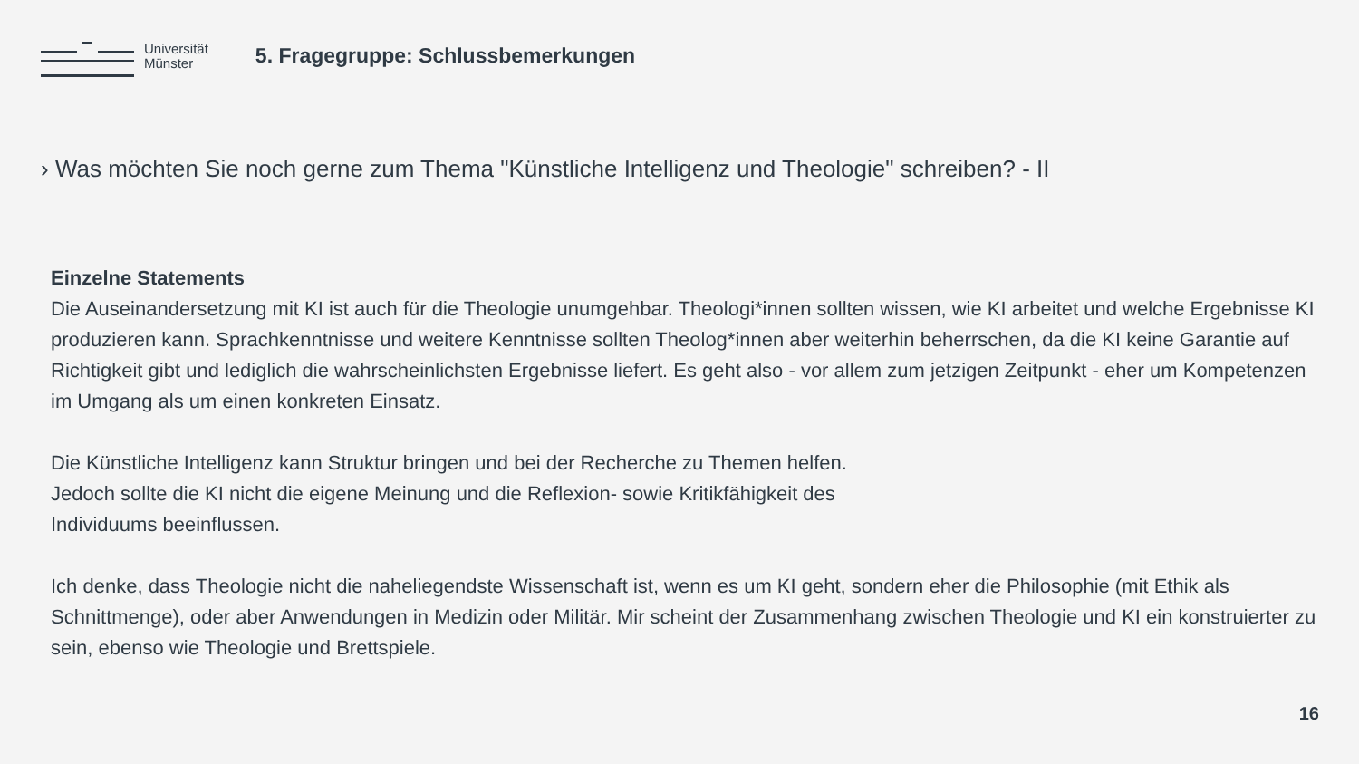Universität
Münster
5. Fragegruppe: Schlussbemerkungen
› Was möchten Sie noch gerne zum Thema "Künstliche Intelligenz und Theologie" schreiben? - II
Einzelne Statements
Die Auseinandersetzung mit KI ist auch für die Theologie unumgehbar. Theologi*innen sollten wissen, wie KI arbeitet und welche Ergebnisse KI produzieren kann. Sprachkenntnisse und weitere Kenntnisse sollten Theolog*innen aber weiterhin beherrschen, da die KI keine Garantie auf Richtigkeit gibt und lediglich die wahrscheinlichsten Ergebnisse liefert. Es geht also - vor allem zum jetzigen Zeitpunkt - eher um Kompetenzen im Umgang als um einen konkreten Einsatz.
Die Künstliche Intelligenz kann Struktur bringen und bei der Recherche zu Themen helfen.
Jedoch sollte die KI nicht die eigene Meinung und die Reflexion- sowie Kritikfähigkeit des
Individuums beeinflussen.
Ich denke, dass Theologie nicht die naheliegendste Wissenschaft ist, wenn es um KI geht, sondern eher die Philosophie (mit Ethik als Schnittmenge), oder aber Anwendungen in Medizin oder Militär. Mir scheint der Zusammenhang zwischen Theologie und KI ein konstruierter zu sein, ebenso wie Theologie und Brettspiele.
16